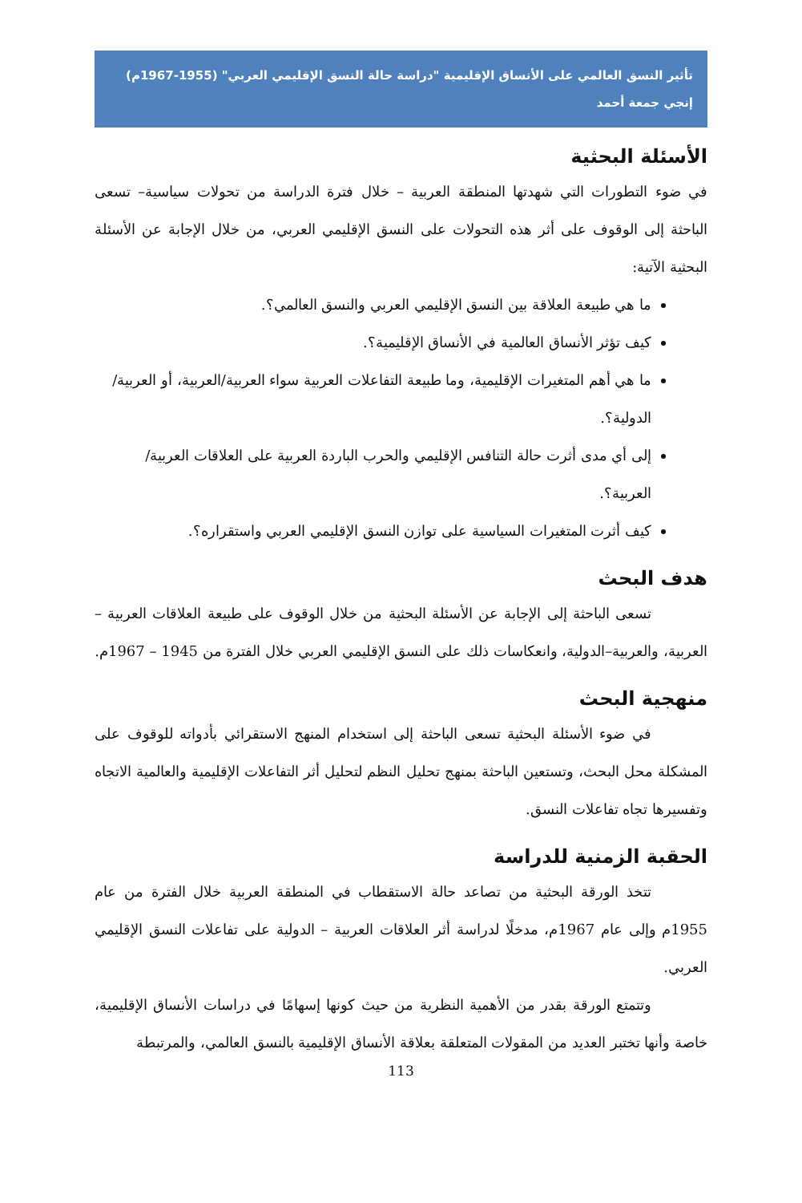تأثير النسق العالمي على الأنساق الإقليمية "دراسة حالة النسق الإقليمي العربي" (1955-1967م)
إنجي جمعة أحمد
الأسئلة البحثية
في ضوء التطورات التي شهدتها المنطقة العربية – خلال فترة الدراسة من تحولات سياسية– تسعى الباحثة إلى الوقوف على أثر هذه التحولات على النسق الإقليمي العربي، من خلال الإجابة عن الأسئلة البحثية الآتية:
ما هي طبيعة العلاقة بين النسق الإقليمي العربي والنسق العالمي؟.
كيف تؤثر الأنساق العالمية في الأنساق الإقليمية؟.
ما هي أهم المتغيرات الإقليمية، وما طبيعة التفاعلات العربية سواء العربية/العربية، أو العربية/الدولية؟.
إلى أي مدى أثرت حالة التنافس الإقليمي والحرب الباردة العربية على العلاقات العربية/العربية؟.
كيف أثرت المتغيرات السياسية على توازن النسق الإقليمي العربي واستقراره؟.
هدف البحث
تسعى الباحثة إلى الإجابة عن الأسئلة البحثية من خلال الوقوف على طبيعة العلاقات العربية – العربية، والعربية–الدولية، وانعكاسات ذلك على النسق الإقليمي العربي خلال الفترة من 1945 – 1967م.
منهجية البحث
في ضوء الأسئلة البحثية تسعى الباحثة إلى استخدام المنهج الاستقرائي بأدواته للوقوف على المشكلة محل البحث، وتستعين الباحثة بمنهج تحليل النظم لتحليل أثر التفاعلات الإقليمية والعالمية الاتجاه وتفسيرها تجاه تفاعلات النسق.
الحقبة الزمنية للدراسة
تتخذ الورقة البحثية من تصاعد حالة الاستقطاب في المنطقة العربية خلال الفترة من عام 1955م وإلى عام 1967م، مدخلًا لدراسة أثر العلاقات العربية – الدولية على تفاعلات النسق الإقليمي العربي.
وتتمتع الورقة بقدر من الأهمية النظرية من حيث كونها إسهامًا في دراسات الأنساق الإقليمية، خاصة وأنها تختبر العديد من المقولات المتعلقة بعلاقة الأنساق الإقليمية بالنسق العالمي، والمرتبطة
113